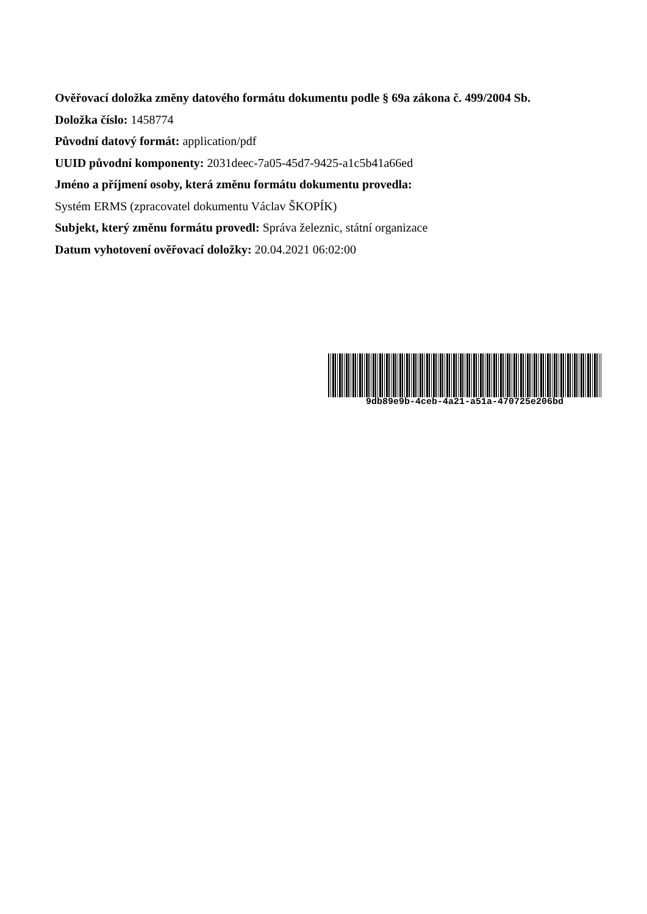Ověřovací doložka změny datového formátu dokumentu podle § 69a zákona č. 499/2004 Sb.
Doložka číslo: 1458774
Původní datový formát: application/pdf
UUID původní komponenty: 2031deec-7a05-45d7-9425-a1c5b41a66ed
Jméno a příjmení osoby, která změnu formátu dokumentu provedla:
Systém ERMS (zpracovatel dokumentu Václav ŠKOPÍK)
Subjekt, který změnu formátu provedl: Správa železnic, státní organizace
Datum vyhotovení ověřovací doložky: 20.04.2021 06:02:00
9db89e9b-4ceb-4a21-a51a-470725e206bd